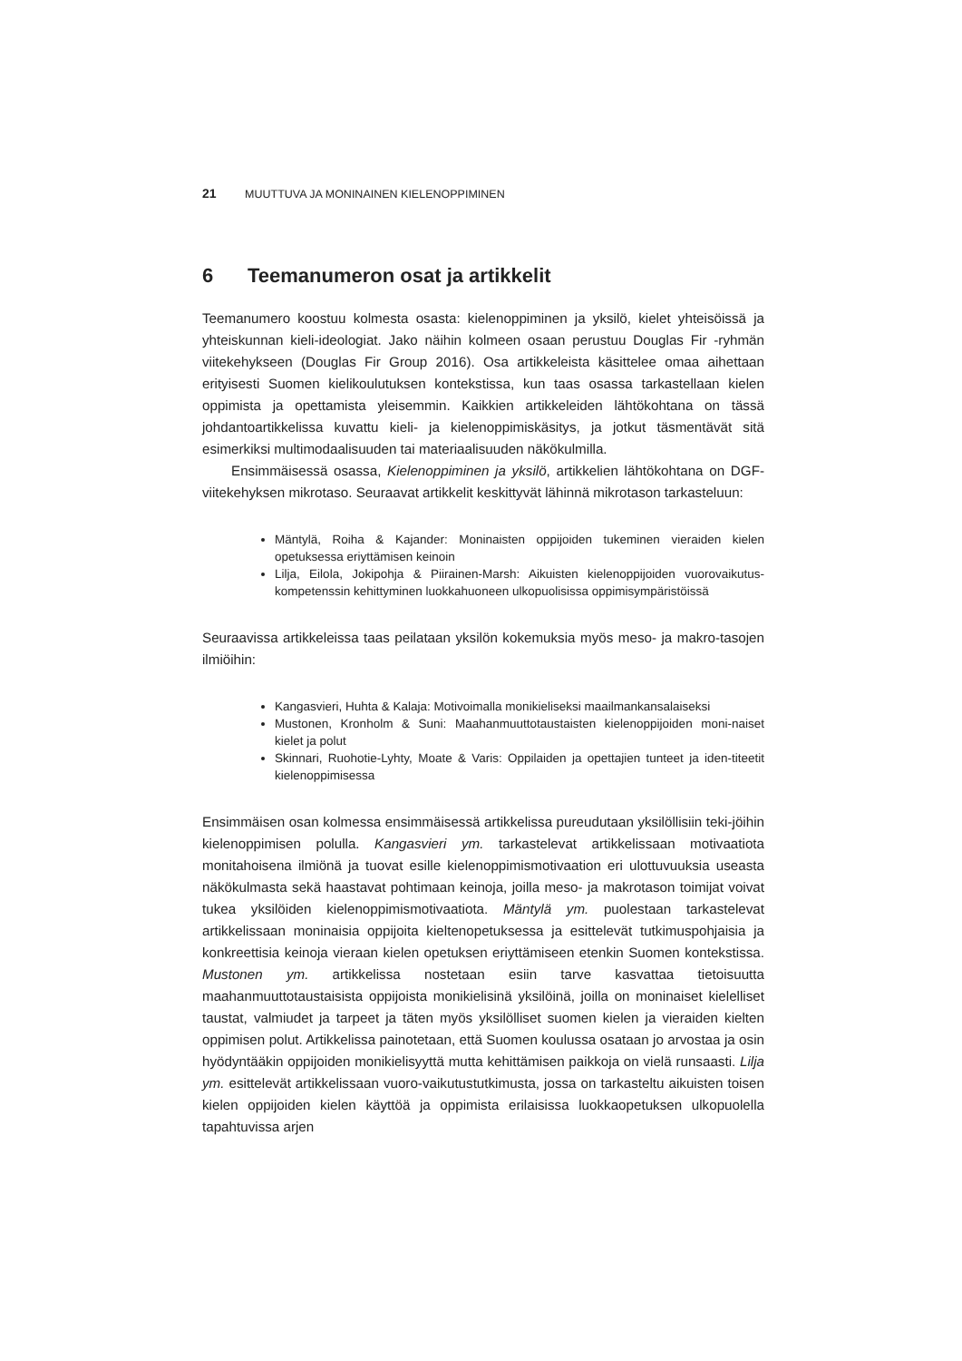21 MUUTTUVA JA MONINAINEN KIELENOPPIMINEN
6 Teemanumeron osat ja artikkelit
Teemanumero koostuu kolmesta osasta: kielenoppiminen ja yksilö, kielet yhteisöissä ja yhteiskunnan kieli-ideologiat. Jako näihin kolmeen osaan perustuu Douglas Fir -ryhmän viitekehykseen (Douglas Fir Group 2016). Osa artikkeleista käsittelee omaa aihettaan erityisesti Suomen kielikoulutuksen kontekstissa, kun taas osassa tarkastellaan kielen oppimista ja opettamista yleisemmin. Kaikkien artikkeleiden lähtökohtana on tässä johdantoartikkelissa kuvattu kieli- ja kielenoppimiskäsitys, ja jotkut täsmentävät sitä esimerkiksi multimodaalisuuden tai materiaalisuuden näkökulmilla.
Ensimmäisessä osassa, Kielenoppiminen ja yksilö, artikkelien lähtökohtana on DGF-viitekehyksen mikrotaso. Seuraavat artikkelit keskittyvät lähinnä mikrotason tarkasteluun:
Mäntylä, Roiha & Kajander: Moninaisten oppijoiden tukeminen vieraiden kielen opetuksessa eriyttämisen keinoin
Lilja, Eilola, Jokipohja & Piirainen-Marsh: Aikuisten kielenoppijoiden vuorovaikutus-kompetenssin kehittyminen luokkahuoneen ulkopuolisissa oppimisympäristöissä
Seuraavissa artikkeleissa taas peilataan yksilön kokemuksia myös meso- ja makro-tasojen ilmiöihin:
Kangasvieri, Huhta & Kalaja: Motivoimalla monikieliseksi maailmankansalaiseksi
Mustonen, Kronholm & Suni: Maahanmuuttotaustaisten kielenoppijoiden moni-naiset kielet ja polut
Skinnari, Ruohotie-Lyhty, Moate & Varis: Oppilaiden ja opettajien tunteet ja iden-titeetit kielenoppimisessa
Ensimmäisen osan kolmessa ensimmäisessä artikkelissa pureudutaan yksilöllisiin teki-jöihin kielenoppimisen polulla. Kangasvieri ym. tarkastelevat artikkelissaan motivaatiota monitahoisena ilmiönä ja tuovat esille kielenoppimismotivaation eri ulottuvuuksia useasta näkökulmasta sekä haastavat pohtimaan keinoja, joilla meso- ja makrotason toimijat voivat tukea yksilöiden kielenoppimismotivaatiota. Mäntylä ym. puolestaan tarkastelevat artikkelissaan moninaisia oppijoita kieltenopetuksessa ja esittelevät tutkimuspohjaisia ja konkreettisia keinoja vieraan kielen opetuksen eriyttämiseen etenkin Suomen kontekstissa. Mustonen ym. artikkelissa nostetaan esiin tarve kasvattaa tietoisuutta maahanmuuttotaustaisista oppijoista monikielisinä yksilöinä, joilla on moninaiset kielelliset taustat, valmiudet ja tarpeet ja täten myös yksilölliset suomen kielen ja vieraiden kielten oppimisen polut. Artikkelissa painotetaan, että Suomen koulussa osataan jo arvostaa ja osin hyödyntääkin oppijoiden monikielisyyttä mutta kehittämisen paikkoja on vielä runsaasti. Lilja ym. esittelevät artikkelissaan vuoro-vaikutustutkimusta, jossa on tarkasteltu aikuisten toisen kielen oppijoiden kielen käyttöä ja oppimista erilaisissa luokkaopetuksen ulkopuolella tapahtuvissa arjen